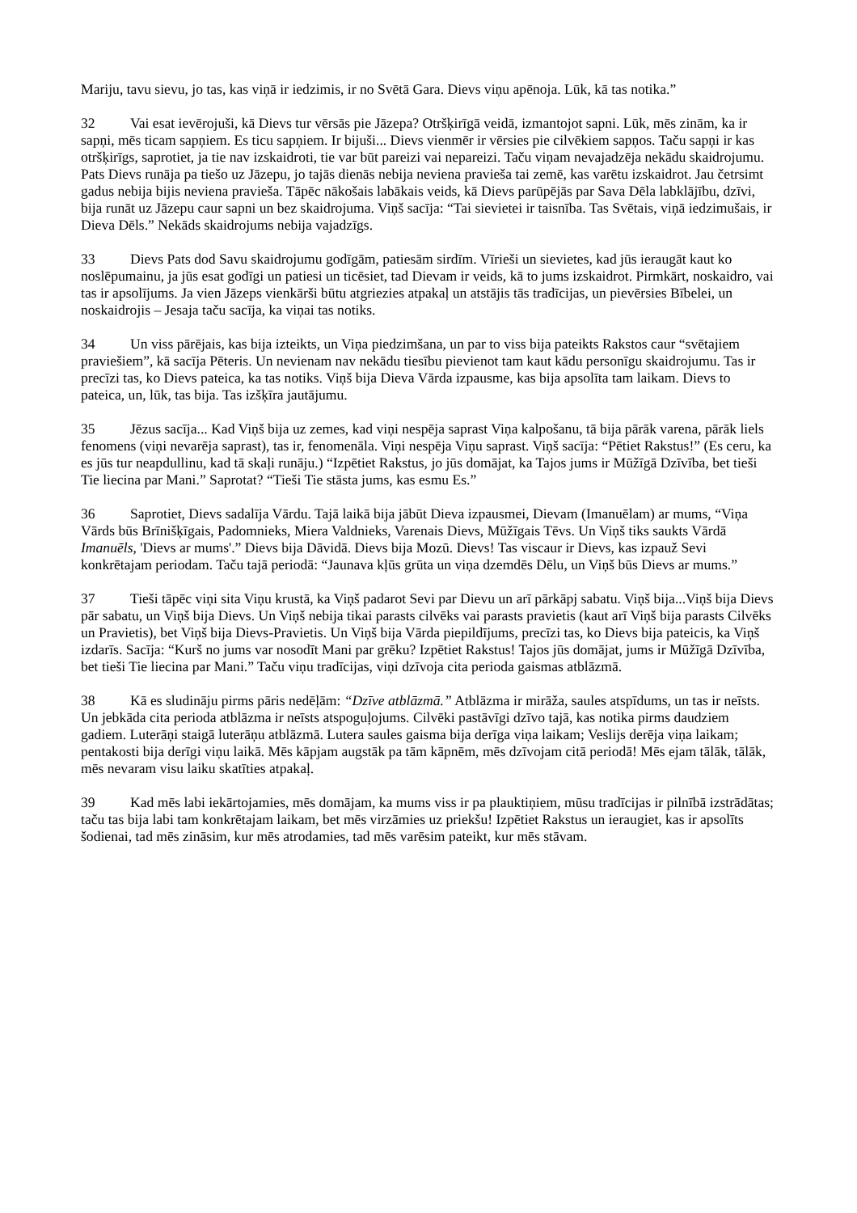Mariju, tavu sievu, jo tas, kas viņā ir iedzimis, ir no Svētā Gara. Dievs viņu apēnoja. Lūk, kā tas notika.”
32 Vai esat ievērojuši, kā Dievs tur vērsās pie Jāzepa? Otršķirīgā veidā, izmantojot sapni. Lūk, mēs zinām, ka ir sapņi, mēs ticam sapņiem. Es ticu sapņiem. Ir bijuši... Dievs vienmēr ir vērsies pie cilvēkiem sapņos. Taču sapņi ir kas otršķirīgs, saprotiet, ja tie nav izskaidroti, tie var būt pareizi vai nepareizi. Taču viņam nevajadzēja nekādu skaidrojumu. Pats Dievs runāja pa tiešo uz Jāzepu, jo tajās dienās nebija neviena pravieša tai zemē, kas varētu izskaidrot. Jau četrsimt gadus nebija bijis neviena pravieša. Tāpēc nākošais labākais veids, kā Dievs parūpējās par Sava Dēla labklājību, dzīvi, bija runāt uz Jāzepu caur sapni un bez skaidrojuma. Viņš sacīja: “Tai sievietei ir taisnība. Tas Svētais, viņā iedzimušais, ir Dieva Dēls.” Nekāds skaidrojums nebija vajadzīgs.
33 Dievs Pats dod Savu skaidrojumu godīgām, patiesām sirdīm. Vīrieši un sievietes, kad jūs ieraugāt kaut ko noslēpumainu, ja jūs esat godīgi un patiesi un ticēsiet, tad Dievam ir veids, kā to jums izskaidrot. Pirmkārt, noskaidro, vai tas ir apsolījums. Ja vien Jāzeps vienkārši būtu atgriezies atpakaļ un atstājis tās tradīcijas, un pievērsies Bībelei, un noskaidrojis – Jesaja taču sacīja, ka viņai tas notiks.
34 Un viss pārējais, kas bija izteikts, un Viņa piedzimšana, un par to viss bija pateikts Rakstos caur “svētajiem praviešiem”, kā sacīja Pēteris. Un nevienam nav nekādu tiesību pievienot tam kaut kādu personīgu skaidrojumu. Tas ir precīzi tas, ko Dievs pateica, ka tas notiks. Viņš bija Dieva Vārda izpausme, kas bija apsolīta tam laikam. Dievs to pateica, un, lūk, tas bija. Tas izšķīra jautājumu.
35 Jēzus sacīja... Kad Viņš bija uz zemes, kad viņi nespēja saprast Viņa kalpošanu, tā bija pārāk varena, pārāk liels fenomens (viņi nevarēja saprast), tas ir, fenomenāla. Viņi nespēja Viņu saprast. Viņš sacīja: “Pētiet Rakstus!” (Es ceru, ka es jūs tur neapdullinu, kad tā skaļi runāju.) “Izpētiet Rakstus, jo jūs domājat, ka Tajos jums ir Mūžīgā Dzīvība, bet tieši Tie liecina par Mani.” Saprotat? “Tieši Tie stāsta jums, kas esmu Es.”
36 Saprotiet, Dievs sadalīja Vārdu. Tajā laikā bija jābūt Dieva izpausmei, Dievam (Imanuēlam) ar mums, “Viņa Vārds būs Brīnišķīgais, Padomnieks, Miera Valdnieks, Varenais Dievs, Mūžīgais Tēvs. Un Viņš tiks saukts Vārdā Imanuēls, 'Dievs ar mums'.” Dievs bija Dāvidā. Dievs bija Mozū. Dievs! Tas viscaur ir Dievs, kas izpauž Sevi konkrētajam periodam. Taču tajā periodā: “Jaunava kļūs grūta un viņa dzemdēs Dēlu, un Viņš būs Dievs ar mums.”
37 Tieši tāpēc viņi sita Viņu krustā, ka Viņš padarot Sevi par Dievu un arī pārkāpj sabatu. Viņš bija...Viņš bija Dievs pār sabatu, un Viņš bija Dievs. Un Viņš nebija tikai parasts cilvēks vai parasts pravietis (kaut arī Viņš bija parasts Cilvēks un Pravietis), bet Viņš bija Dievs-Pravietis. Un Viņš bija Vārda piepildījums, precīzi tas, ko Dievs bija pateicis, ka Viņš izdarīs. Sacīja: “Kurš no jums var nosodīt Mani par grēku? Izpētiet Rakstus! Tajos jūs domājat, jums ir Mūžīgā Dzīvība, bet tieši Tie liecina par Mani.” Taču viņu tradīcijas, viņi dzīvoja cita perioda gaismas atblāzmā.
38 Kā es sludināju pirms pāris nedēļām: “Dzīve atblāzmā.” Atblāzma ir mirāža, saules atspīdums, un tas ir neīsts. Un jebkāda cita perioda atblāzma ir neīsts atspoguļojums. Cilvēki pastāvīgi dzīvo tajā, kas notika pirms daudziem gadiem. Luterāņi staigā luterāņu atblāzmā. Lutera saules gaisma bija derīga viņa laikam; Veslijs derēja viņa laikam; pentakosti bija derīgi viņu laikā. Mēs kāpjam augstāk pa tām kāpnēm, mēs dzīvojam citā periodā! Mēs ejam tālāk, tālāk, mēs nevaram visu laiku skatīties atpakaļ.
39 Kad mēs labi iekārtojamies, mēs domājam, ka mums viss ir pa plauktiņiem, mūsu tradīcijas ir pilnībā izstrādātas; taču tas bija labi tam konkrētajam laikam, bet mēs virzāmies uz priekšu! Izpētiet Rakstus un ieraugiet, kas ir apsolīts šodienai, tad mēs zināsim, kur mēs atrodamies, tad mēs varēsim pateikt, kur mēs stāvam.